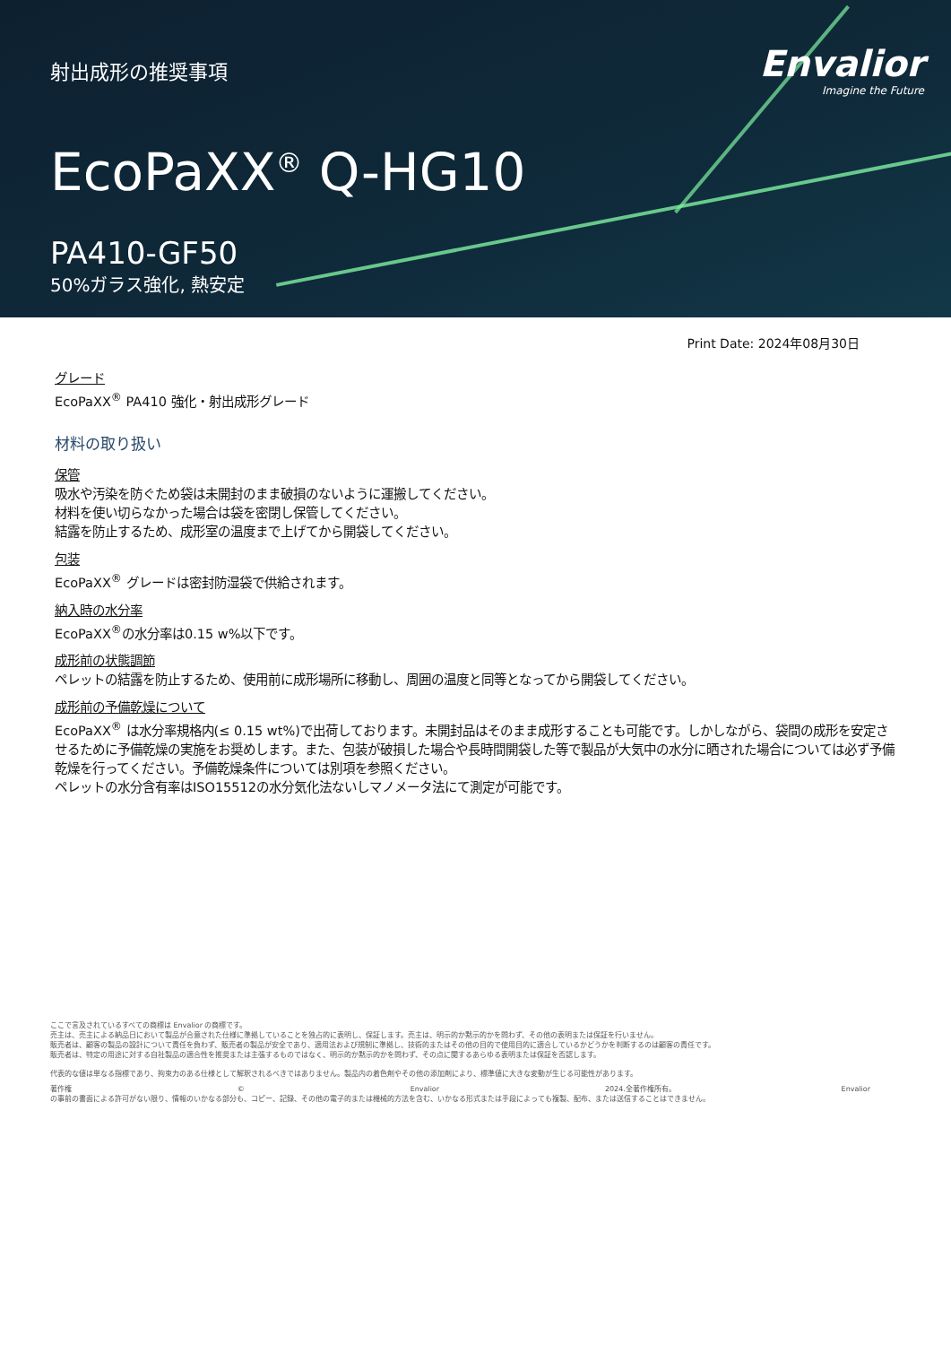射出成形の推奨事項
Envalior
Imagine the Future
EcoPaXX<sup>®</sup> Q-HG10
PA410-GF50
50%ガラス強化, 熱安定
Print Date: 2024年08月30日
グレード
EcoPaXX<sup>®</sup> PA410 強化・射出成形グレード
材料の取り扱い
保管
吸水や汚染を防ぐため袋は未開封のまま破損のないように運搬してください。
材料を使い切らなかった場合は袋を密閉し保管してください。
結露を防止するため、成形室の温度まで上げてから開袋してください。
包装
EcoPaXX<sup>®</sup> グレードは密封防湿袋で供給されます。
納入時の水分率
EcoPaXX<sup>®</sup>の水分率は0.15 w%以下です。
成形前の状態調節
ペレットの結露を防止するため、使用前に成形場所に移動し、周囲の温度と同等となってから開袋してください。
成形前の予備乾燥について
EcoPaXX<sup>®</sup> は水分率規格内(≤ 0.15 wt%)で出荷しております。未開封品はそのまま成形することも可能です。しかしながら、袋間の成形を安定させるために予備乾燥の実施をお奨めします。また、包装が破損した場合や長時間開袋した等で製品が大気中の水分に晒された場合については必ず予備乾燥を行ってください。予備乾燥条件については別項を参照ください。
ペレットの水分含有率はISO15512の水分気化法ないしマノメータ法にて測定が可能です。
ここで言及されているすべての商標は Envalior の商標です。
売主は、売主による納品日において製品が合意された仕様に準拠していることを独占的に表明し、保証します。売主は、明示的か黙示的かを問わず、その他の表明または保証を行いません。
販売者は、顧客の製品の設計について責任を負わず、販売者の製品が安全であり、適用法および規制に準拠し、技術的またはその他の目的で使用目的に適合しているかどうかを判断するのは顧客の責任です。
販売者は、特定の用途に対する自社製品の適合性を推奨または主張するものではなく、明示的か黙示的かを問わず、その点に関するあらゆる表明または保証を否認します。
代表的な値は単なる指標であり、拘束力のある仕様として解釈されるべきではありません。製品内の着色剤やその他の添加剤により、標準値に大きな変動が生じる可能性があります。
著作権 © Envalior 2024.全著作権所有。 Envalior
の事前の書面による許可がない限り、情報のいかなる部分も、コピー、記録、その他の電子的または機械的方法を含む、いかなる形式または手段によっても複製、配布、または送信することはできません。